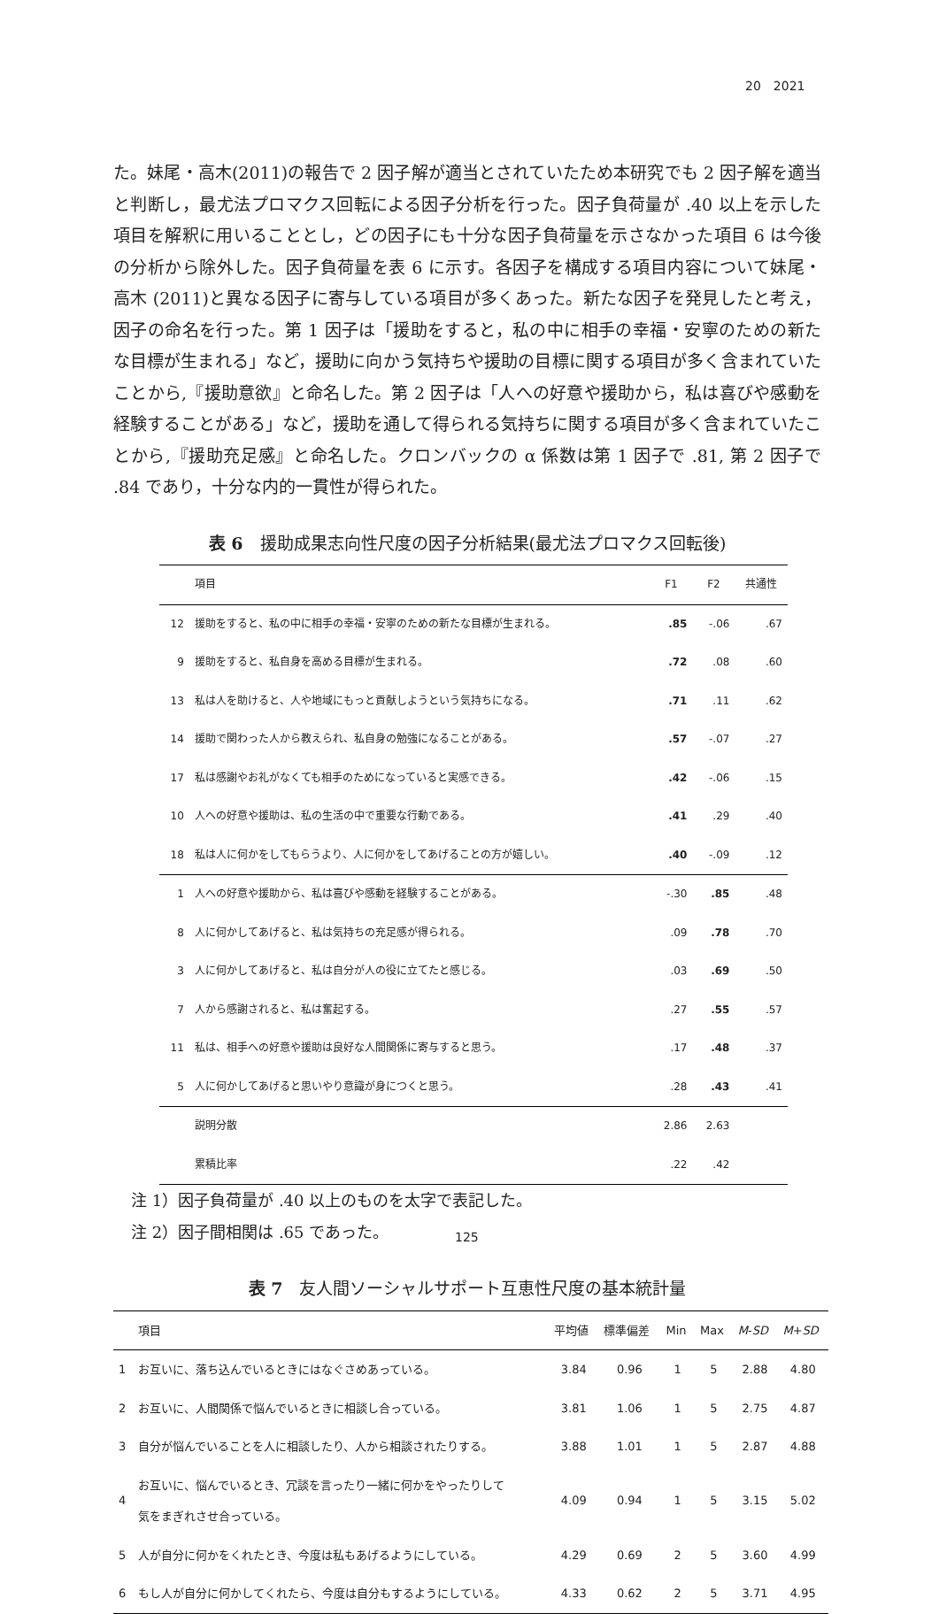20　2021
た。妹尾・高木(2011)の報告で 2 因子解が適当とされていたため本研究でも 2 因子解を適当と判断し，最尤法プロマクス回転による因子分析を行った。因子負荷量が .40 以上を示した項目を解釈に用いることとし，どの因子にも十分な因子負荷量を示さなかった項目 6 は今後の分析から除外した。因子負荷量を表 6 に示す。各因子を構成する項目内容について妹尾・高木 (2011)と異なる因子に寄与している項目が多くあった。新たな因子を発見したと考え，因子の命名を行った。第 1 因子は「援助をすると，私の中に相手の幸福・安寧のための新たな目標が生まれる」など，援助に向かう気持ちや援助の目標に関する項目が多く含まれていたことから,『援助意欲』と命名した。第 2 因子は「人への好意や援助から，私は喜びや感動を経験することがある」など，援助を通して得られる気持ちに関する項目が多く含まれていたことから,『援助充足感』と命名した。クロンバックの α 係数は第 1 因子で .81, 第 2 因子で .84 であり，十分な内的一貫性が得られた。
表 6　援助成果志向性尺度の因子分析結果(最尤法プロマクス回転後)
| | 項目 | F1 | F2 | 共通性 |
| --- | --- | --- | --- | --- |
| 12 | 援助をすると、私の中に相手の幸福・安寧のための新たな目標が生まれる。 | .85 | -.06 | .67 |
| 9 | 援助をすると、私自身を高める目標が生まれる。 | .72 | .08 | .60 |
| 13 | 私は人を助けると、人や地域にもっと貢献しようという気持ちになる。 | .71 | .11 | .62 |
| 14 | 援助で関わった人から教えられ、私自身の勉強になることがある。 | .57 | -.07 | .27 |
| 17 | 私は感謝やお礼がなくても相手のためになっていると実感できる。 | .42 | -.06 | .15 |
| 10 | 人への好意や援助は、私の生活の中で重要な行動である。 | .41 | .29 | .40 |
| 18 | 私は人に何かをしてもらうより、人に何かをしてあげることの方が嬉しい。 | .40 | -.09 | .12 |
| 1 | 人への好意や援助から、私は喜びや感動を経験することがある。 | -.30 | .85 | .48 |
| 8 | 人に何かしてあげると、私は気持ちの充足感が得られる。 | .09 | .78 | .70 |
| 3 | 人に何かしてあげると、私は自分が人の役に立てたと感じる。 | .03 | .69 | .50 |
| 7 | 人から感謝されると、私は奮起する。 | .27 | .55 | .57 |
| 11 | 私は、相手への好意や援助は良好な人間関係に寄与すると思う。 | .17 | .48 | .37 |
| 5 | 人に何かしてあげると思いやり意識が身につくと思う。 | .28 | .43 | .41 |
| | 説明分散 | 2.86 | 2.63 | |
| | 累積比率 | .22 | .42 | |
注 1）因子負荷量が .40 以上のものを太字で表記した。
注 2）因子間相関は .65 であった。
表 7　友人間ソーシャルサポート互恵性尺度の基本統計量
| | 項目 | 平均値 | 標準偏差 | Min | Max | M - SD | M + SD |
| --- | --- | --- | --- | --- | --- | --- | --- |
| 1 | お互いに、落ち込んでいるときにはなぐさめあっている。 | 3.84 | 0.96 | 1 | 5 | 2.88 | 4.80 |
| 2 | お互いに、人間関係で悩んでいるときに相談し合っている。 | 3.81 | 1.06 | 1 | 5 | 2.75 | 4.87 |
| 3 | 自分が悩んでいることを人に相談したり、人から相談されたりする。 | 3.88 | 1.01 | 1 | 5 | 2.87 | 4.88 |
| 4 | お互いに、悩んでいるとき、冗談を言ったり一緒に何かをやったりして 気をまぎれさせ合っている。 | 4.09 | 0.94 | 1 | 5 | 3.15 | 5.02 |
| 5 | 人が自分に何かをくれたとき、今度は私もあげるようにしている。 | 4.29 | 0.69 | 2 | 5 | 3.60 | 4.99 |
| 6 | もし人が自分に何かしてくれたら、今度は自分もするようにしている。 | 4.33 | 0.62 | 2 | 5 | 3.71 | 4.95 |
125